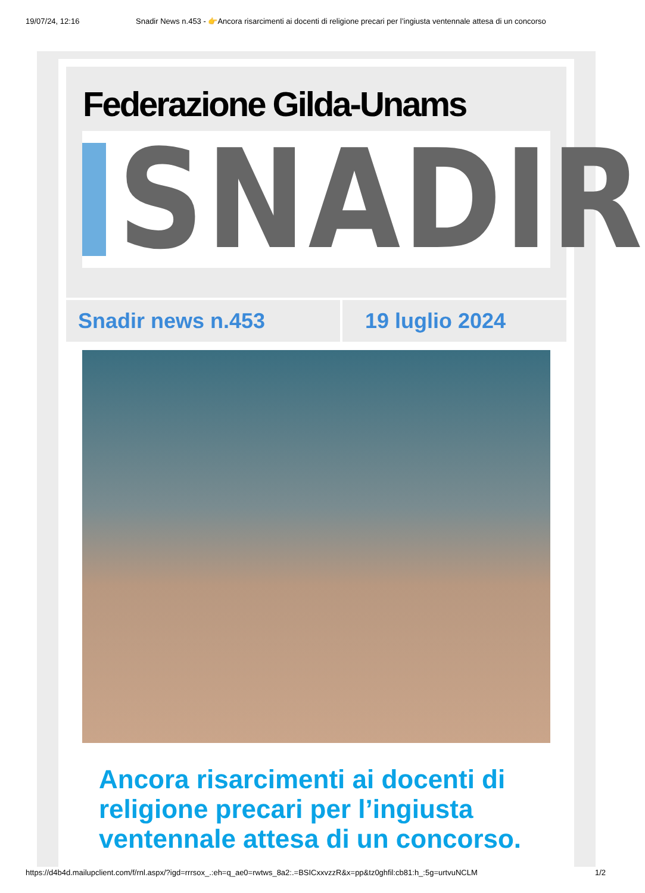19/07/24, 12:16 Snadir News n.453 - 👉Ancora risarcimenti ai docenti di religione precari per l’ingiusta ventennale attesa di un concorso
Federazione Gilda-Unams
SNADIR
Snadir news n.453 19 luglio 2024
Ancora risarcimenti ai docenti di religione precari per l’ingiusta ventennale attesa di un concorso.
https://d4b4d.mailupclient.com/f/rnl.aspx/?igd=rrrsox_.:eh=q_ae0=rwtws_8a2:.=BSICxxvzzR&x=pp&tz0ghfil:cb81:h_:5g=urtvuNCLM 1/2